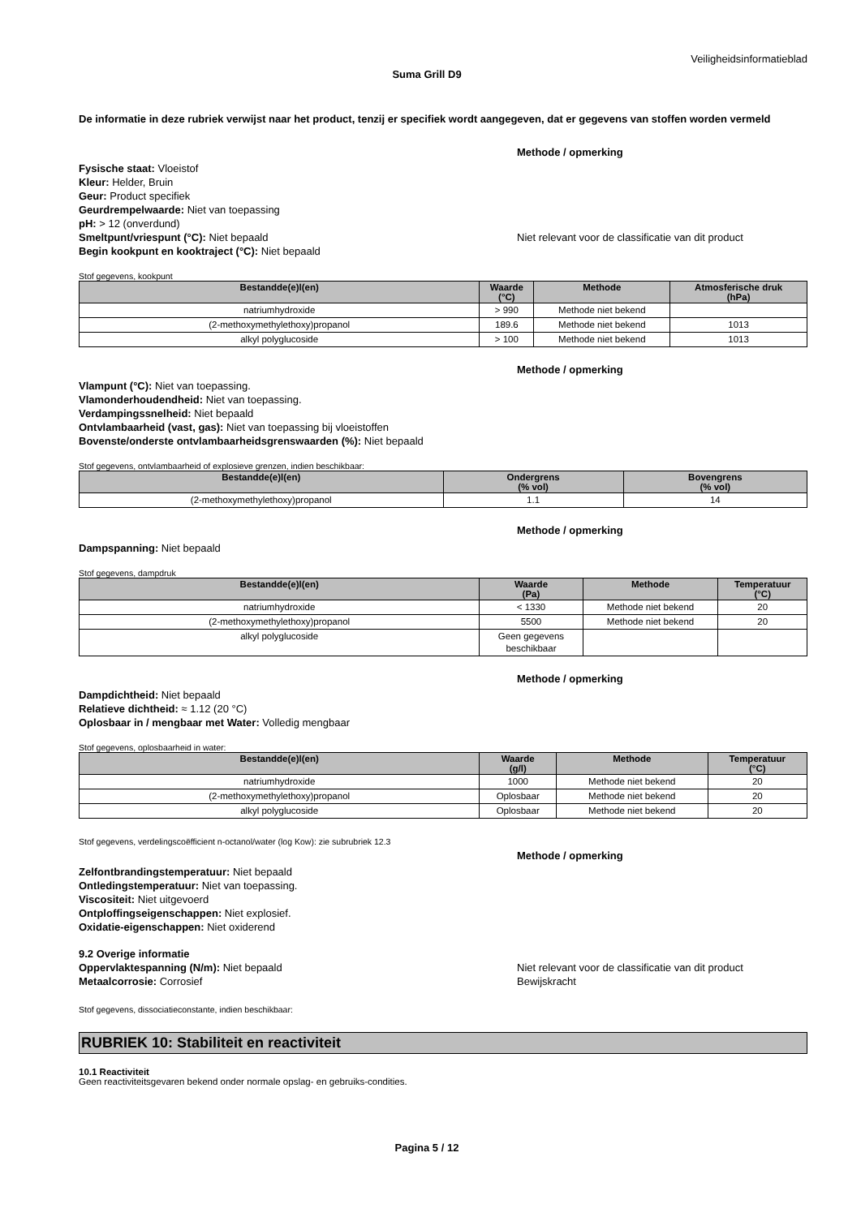Veiligheidsinformatieblad
Suma Grill D9
De informatie in deze rubriek verwijst naar het product, tenzij er specifiek wordt aangegeven, dat er gegevens van stoffen worden vermeld
Methode / opmerking
Fysische staat: Vloeistof
Kleur: Helder, Bruin
Geur: Product specifiek
Geurdrempelwaarde: Niet van toepassing
pH: > 12 (onverdund)
Smeltpunt/vriespunt (°C): Niet bepaald Niet relevant voor de classificatie van dit product
Begin kookpunt en kooktraject (°C): Niet bepaald
Stof gegevens, kookpunt
| Bestandde(e)l(en) | Waarde (°C) | Methode | Atmosferische druk (hPa) |
| --- | --- | --- | --- |
| natriumhydroxide | > 990 | Methode niet bekend | |
| (2-methoxymethylethoxy)propanol | 189.6 | Methode niet bekend | 1013 |
| alkyl polyglucoside | > 100 | Methode niet bekend | 1013 |
Methode / opmerking
Vlampunt (°C): Niet van toepassing.
Vlamonderhoudendheid: Niet van toepassing.
Verdampingssnelheid: Niet bepaald
Ontvlambaarheid (vast, gas): Niet van toepassing bij vloeistoffen
Bovenste/onderste ontvlambaarheidsgrenswaarden (%): Niet bepaald
Stof gegevens, ontvlambaarheid of explosieve grenzen, indien beschikbaar:
| Bestandde(e)l(en) | Ondergrens (% vol) | Bovengrens (% vol) |
| --- | --- | --- |
| (2-methoxymethylethoxy)propanol | 1.1 | 14 |
Methode / opmerking
Dampspanning: Niet bepaald
Stof gegevens, dampdruk
| Bestandde(e)l(en) | Waarde (Pa) | Methode | Temperatuur (°C) |
| --- | --- | --- | --- |
| natriumhydroxide | < 1330 | Methode niet bekend | 20 |
| (2-methoxymethylethoxy)propanol | 5500 | Methode niet bekend | 20 |
| alkyl polyglucoside | Geen gegevens beschikbaar | | |
Methode / opmerking
Dampdichtheid: Niet bepaald
Relatieve dichtheid: ≈ 1.12 (20 °C)
Oplosbaar in / mengbaar met Water: Volledig mengbaar
Stof gegevens, oplosbaarheid in water:
| Bestandde(e)l(en) | Waarde (g/l) | Methode | Temperatuur (°C) |
| --- | --- | --- | --- |
| natriumhydroxide | 1000 | Methode niet bekend | 20 |
| (2-methoxymethylethoxy)propanol | Oplosbaar | Methode niet bekend | 20 |
| alkyl polyglucoside | Oplosbaar | Methode niet bekend | 20 |
Stof gegevens, verdelingscoëfficient n-octanol/water (log Kow): zie subrubriek 12.3
Methode / opmerking
Zelfontbrandingstemperatuur: Niet bepaald
Ontledingstemperatuur: Niet van toepassing.
Viscositeit: Niet uitgevoerd
Ontploffingseigenschappen: Niet explosief.
Oxidatie-eigenschappen: Niet oxiderend
9.2 Overige informatie
Oppervlaktespanning (N/m): Niet bepaald Niet relevant voor de classificatie van dit product
Metaalcorrosie: Corrosief Bewijskracht
Stof gegevens, dissociatieconstante, indien beschikbaar:
RUBRIEK 10: Stabiliteit en reactiviteit
10.1 Reactiviteit
Geen reactiviteitsgevaren bekend onder normale opslag- en gebruiks-condities.
Pagina 5 / 12